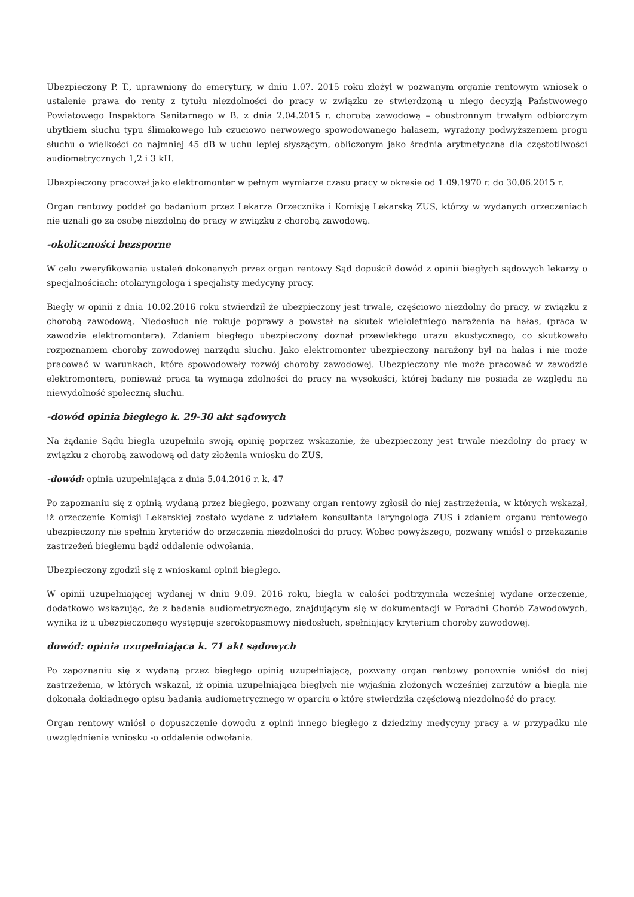Ubezpieczony P. T., uprawniony do emerytury, w dniu 1.07. 2015 roku złożył w pozwanym organie rentowym wniosek o ustalenie prawa do renty z tytułu niezdolności do pracy w związku ze stwierdzoną u niego decyzją Państwowego Powiatowego Inspektora Sanitarnego w B. z dnia 2.04.2015 r. chorobą zawodową – obustronnym trwałym odbiorczym ubytkiem słuchu typu ślimakowego lub czuciowo nerwowego spowodowanego hałasem, wyrażony podwyższeniem progu słuchu o wielkości co najmniej 45 dB w uchu lepiej słyszącym, obliczonym jako średnia arytmetyczna dla częstotliwości audiometrycznych 1,2 i 3 kH.
Ubezpieczony pracował jako elektromonter w pełnym wymiarze czasu pracy w okresie od 1.09.1970 r. do 30.06.2015 r.
Organ rentowy poddał go badaniom przez Lekarza Orzecznika i Komisję Lekarską ZUS, którzy w wydanych orzeczeniach nie uznali go za osobę niezdolną do pracy w związku z chorobą zawodową.
-okoliczności bezsporne
W celu zweryfikowania ustaleń dokonanych przez organ rentowy Sąd dopuścił dowód z opinii biegłych sądowych lekarzy o specjalnościach: otolaryngologa i specjalisty medycyny pracy.
Biegły w opinii z dnia 10.02.2016 roku stwierdził że ubezpieczony jest trwale, częściowo niezdolny do pracy, w związku z chorobą zawodową. Niedosłuch nie rokuje poprawy a powstał na skutek wieloletniego narażenia na hałas, (praca w zawodzie elektromontera). Zdaniem biegłego ubezpieczony doznał przewlekłego urazu akustycznego, co skutkowało rozpoznaniem choroby zawodowej narządu słuchu. Jako elektromonter ubezpieczony narażony był na hałas i nie może pracować w warunkach, które spowodowały rozwój choroby zawodowej. Ubezpieczony nie może pracować w zawodzie elektromontera, ponieważ praca ta wymaga zdolności do pracy na wysokości, której badany nie posiada ze względu na niewydolność społeczną słuchu.
-dowód opinia biegłego k. 29-30 akt sądowych
Na żądanie Sądu biegła uzupełniła swoją opinię poprzez wskazanie, że ubezpieczony jest trwale niezdolny do pracy w związku z chorobą zawodową od daty złożenia wniosku do ZUS.
-dowód: opinia uzupełniająca z dnia 5.04.2016 r. k. 47
Po zapoznaniu się z opinią wydaną przez biegłego, pozwany organ rentowy zgłosił do niej zastrzeżenia, w których wskazał, iż orzeczenie Komisji Lekarskiej zostało wydane z udziałem konsultanta laryngologa ZUS i zdaniem organu rentowego ubezpieczony nie spełnia kryteriów do orzeczenia niezdolności do pracy. Wobec powyższego, pozwany wniósł o przekazanie zastrzeżeń biegłemu bądź oddalenie odwołania.
Ubezpieczony zgodził się z wnioskami opinii biegłego.
W opinii uzupełniającej wydanej w dniu 9.09. 2016 roku, biegła w całości podtrzymała wcześniej wydane orzeczenie, dodatkowo wskazując, że z badania audiometrycznego, znajdującym się w dokumentacji w Poradni Chorób Zawodowych, wynika iż u ubezpieczonego występuje szerokopasmowy niedosłuch, spełniający kryterium choroby zawodowej.
dowód: opinia uzupełniająca k. 71 akt sądowych
Po zapoznaniu się z wydaną przez biegłego opinią uzupełniającą, pozwany organ rentowy ponownie wniósł do niej zastrzeżenia, w których wskazał, iż opinia uzupełniająca biegłych nie wyjaśnia złożonych wcześniej zarzutów a biegła nie dokonała dokładnego opisu badania audiometrycznego w oparciu o które stwierdziła częściową niezdolność do pracy.
Organ rentowy wniósł o dopuszczenie dowodu z opinii innego biegłego z dziedziny medycyny pracy a w przypadku nie uwzględnienia wniosku -o oddalenie odwołania.